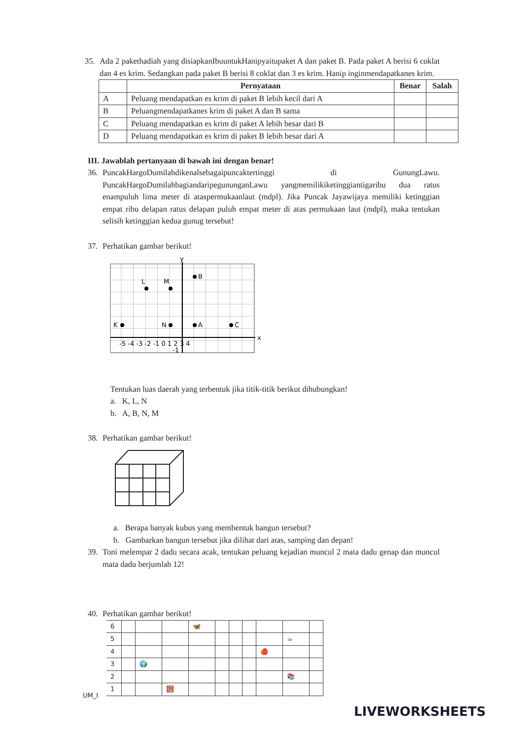35. Ada 2 pakethadiah yang disiapkanIbuuntukHanipyaitupaket A dan paket B. Pada paket A berisi 6 coklat dan 4 es krim. Sedangkan pada paket B berisi 8 coklat dan 3 es krim. Hanip inginmendapatkanes krim.
| | Pernyataan | Benar | Salah |
| --- | --- | --- | --- |
| A | Peluang mendapatkan es krim di paket B lebih kecil dari A | | |
| B | Peluangmendapatkanes krim di paket A dan B sama | | |
| C | Peluang mendapatkan es krim di paket A lebih besar dari B | | |
| D | Peluang mendapatkan es krim di paket B lebih besar dari A | | |
III. Jawablah pertanyaan di bawah ini dengan benar!
36. PuncakHargoDumilahdikenalsebagaipuncaktertinggi di GunungLawu. PuncakHargoDumilahbagiandaripegununganLawu yangmemilikiketinggiantigaribu dua ratus enampuluh lima meter di ataspermukaanlaut (mdpl). Jika Puncak Jayawijaya memiliki ketinggian empat ribu delapan ratus delapan puluh empat meter di atas permukaan laut (mdpl), maka tentukan selisih ketinggian kedua gunug tersebut!
37. Perhatikan gambar berikut!
y
x
B
L
M
K
N
A
C
-5 -4 -3 -2 -1 0 1 2 3 4
-1
Tentukan luas daerah yang terbentuk jika titik-titik berikut dihubungkan!
a. K, L, N
b. A, B, N, M
38. Perhatikan gambar berikut!
a. Berapa banyak kubus yang membentuk bangun tersebut?
b. Gambarkan bangun tersebut jika dilihat dari atas, samping dan depan!
39. Toni melempar 2 dadu secara acak, tentukan peluang kejadian muncul 2 mata dadu genap dan muncul mata dadu berjumlah 12!
40. Perhatikan gambar berikut!
| 6 | | | | 🦋 | | | | | | |
| 5 | | | | | | | | | ☕ | |
| 4 | | | | | | | | 🍎 | | |
| 3 | | 🌍 | | | | | | | | |
| 2 | | | | | | | | | 📚 | |
| 1 | | | 🧮 | | | | | | | |
UM_I
LIVEWORKSHEETS